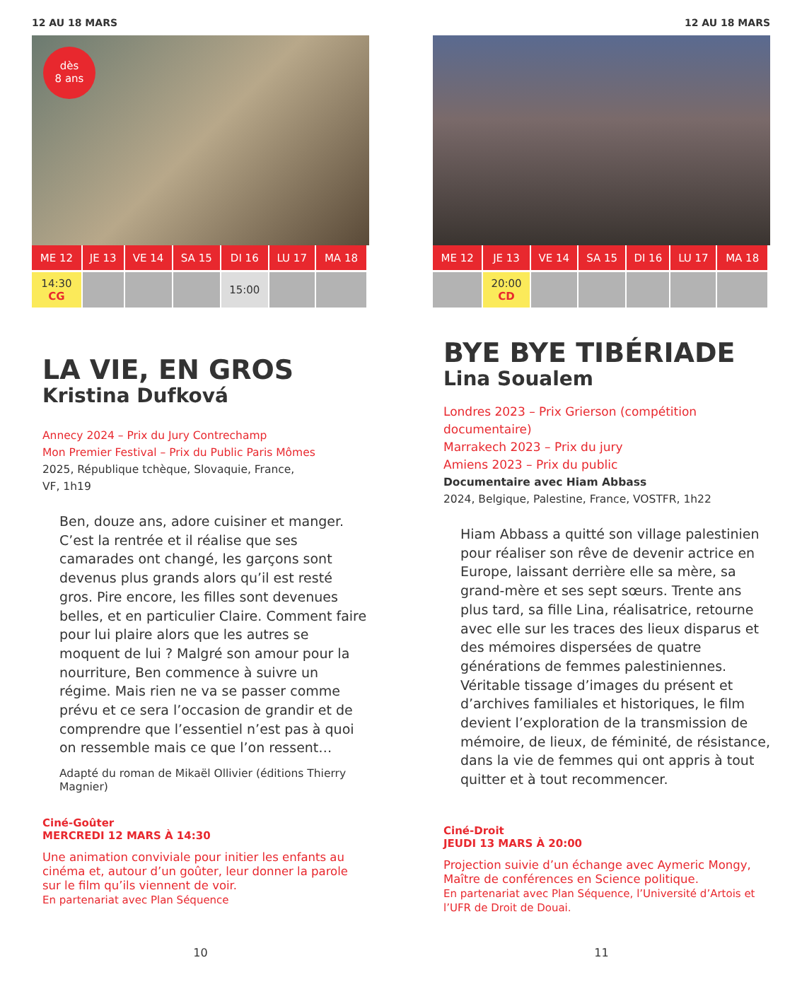12 AU 18 MARS
dès
8 ans
| ME 12 | JE 13 | VE 14 | SA 15 | DI 16 | LU 17 | MA 18 |
| --- | --- | --- | --- | --- | --- | --- |
| 14:30 CG | | | | 15:00 | | |
LA VIE, EN GROS
Kristina Dufková
Annecy 2024 – Prix du Jury Contrechamp
Mon Premier Festival – Prix du Public Paris Mômes
2025, République tchèque, Slovaquie, France,
VF, 1h19
Ben, douze ans, adore cuisiner et manger. C’est la rentrée et il réalise que ses camarades ont changé, les garçons sont devenus plus grands alors qu’il est resté gros. Pire encore, les filles sont devenues belles, et en particulier Claire. Comment faire pour lui plaire alors que les autres se moquent de lui ? Malgré son amour pour la nourriture, Ben commence à suivre un régime. Mais rien ne va se passer comme prévu et ce sera l’occasion de grandir et de comprendre que l’essentiel n’est pas à quoi on ressemble mais ce que l’on ressent…
Adapté du roman de Mikaël Ollivier (éditions Thierry Magnier)
Ciné-Goûter
MERCREDI 12 MARS À 14:30
Une animation conviviale pour initier les enfants au cinéma et, autour d’un goûter, leur donner la parole sur le film qu’ils viennent de voir.
En partenariat avec Plan Séquence
10
12 AU 18 MARS
| ME 12 | JE 13 | VE 14 | SA 15 | DI 16 | LU 17 | MA 18 |
| --- | --- | --- | --- | --- | --- | --- |
| | 20:00 CD | | | | | |
BYE BYE TIBÉRIADE
Lina Soualem
Londres 2023 – Prix Grierson (compétition documentaire)
Marrakech 2023 – Prix du jury
Amiens 2023 – Prix du public
Documentaire avec Hiam Abbass
2024, Belgique, Palestine, France, VOSTFR, 1h22
Hiam Abbass a quitté son village palestinien pour réaliser son rêve de devenir actrice en Europe, laissant derrière elle sa mère, sa grand-mère et ses sept sœurs. Trente ans plus tard, sa fille Lina, réalisatrice, retourne avec elle sur les traces des lieux disparus et des mémoires dispersées de quatre générations de femmes palestiniennes. Véritable tissage d’images du présent et d’archives familiales et historiques, le film devient l’exploration de la transmission de mémoire, de lieux, de féminité, de résistance, dans la vie de femmes qui ont appris à tout quitter et à tout recommencer.
Ciné-Droit
JEUDI 13 MARS À 20:00
Projection suivie d’un échange avec Aymeric Mongy, Maître de conférences en Science politique.
En partenariat avec Plan Séquence, l’Université d’Artois et l’UFR de Droit de Douai.
11